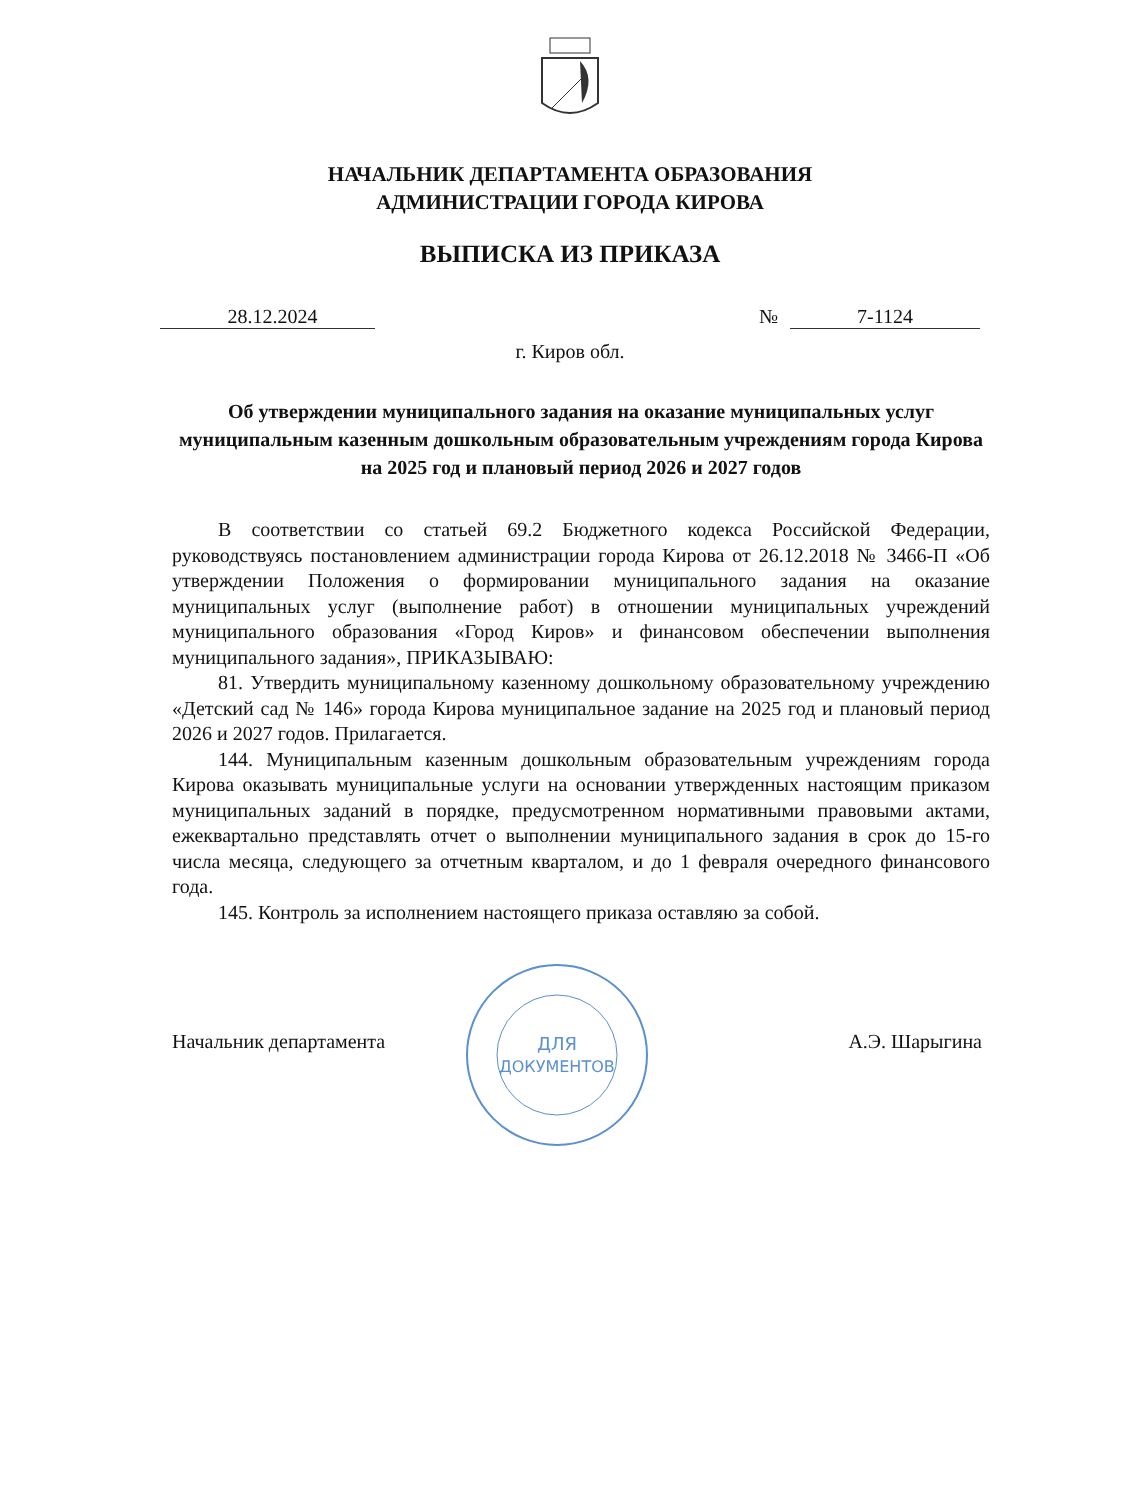НАЧАЛЬНИК ДЕПАРТАМЕНТА ОБРАЗОВАНИЯ
АДМИНИСТРАЦИИ ГОРОДА КИРОВА
ВЫПИСКА ИЗ ПРИКАЗА
28.12.2024 № 7-1124
г. Киров обл.
Об утверждении муниципального задания на оказание муниципальных услуг муниципальным казенным дошкольным образовательным учреждениям города Кирова на 2025 год и плановый период 2026 и 2027 годов
В соответствии со статьей 69.2 Бюджетного кодекса Российской Федерации, руководствуясь постановлением администрации города Кирова от 26.12.2018 № 3466-П «Об утверждении Положения о формировании муниципального задания на оказание муниципальных услуг (выполнение работ) в отношении муниципальных учреждений муниципального образования «Город Киров» и финансовом обеспечении выполнения муниципального задания», ПРИКАЗЫВАЮ:
81. Утвердить муниципальному казенному дошкольному образовательному учреждению «Детский сад № 146» города Кирова муниципальное задание на 2025 год и плановый период 2026 и 2027 годов. Прилагается.
144. Муниципальным казенным дошкольным образовательным учреждениям города Кирова оказывать муниципальные услуги на основании утвержденных настоящим приказом муниципальных заданий в порядке, предусмотренном нормативными правовыми актами, ежеквартально представлять отчет о выполнении муниципального задания в срок до 15-го числа месяца, следующего за отчетным кварталом, и до 1 февраля очередного финансового года.
145. Контроль за исполнением настоящего приказа оставляю за собой.
Начальник департамента А.Э. Шарыгина
ДЛЯ
ДОКУМЕНТОВ